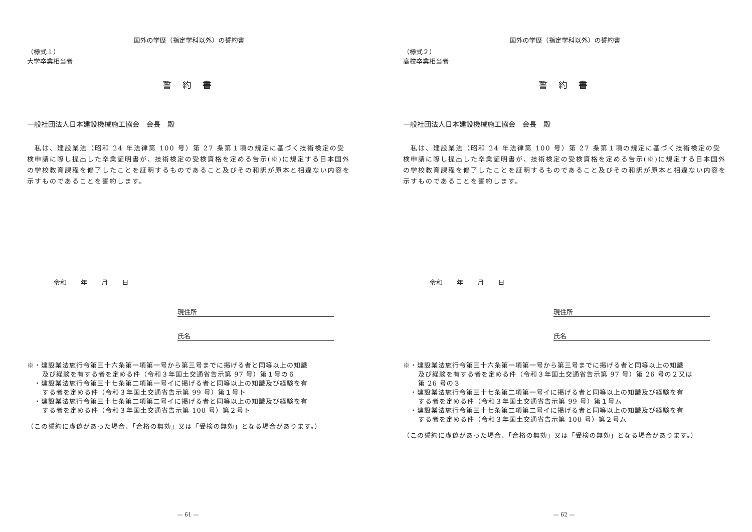国外の学歴（指定学科以外）の誓約書
（様式１）
大学卒業相当者
誓 約 書
一般社団法人日本建設機械施工協会　会長　殿
　私は、建設業法（昭和 24 年法律第 100 号）第 27 条第１項の規定に基づく技術検定の受検申請に際し提出した卒業証明書が、技術検定の受検資格を定める告示(※)に規定する日本国外の学校教育課程を修了したことを証明するものであること及びその和訳が原本と相違ない内容を示すものであることを誓約します。
令和 年 月 日
現住所
氏名
※・建設業法施行令第三十六条第一項第一号から第三号までに掲げる者と同等以上の知識
及び経験を有する者を定める件（令和３年国土交通省告示第 97 号）第１号の６
　・建設業法施行令第三十七条第二項第一号イに掲げる者と同等以上の知識及び経験を有
する者を定める件（令和３年国土交通省告示第 99 号）第１号ト
　・建設業法施行令第三十七条第二項第二号イに掲げる者と同等以上の知識及び経験を有
する者を定める件（令和３年国土交通省告示第 100 号）第２号ト
（この誓約に虚偽があった場合、「合格の無効」又は「受検の無効」となる場合があります。）
— 61 —
国外の学歴（指定学科以外）の誓約書
（様式２）
高校卒業相当者
誓 約 書
一般社団法人日本建設機械施工協会　会長　殿
　私は、建設業法（昭和 24 年法律第 100 号）第 27 条第１項の規定に基づく技術検定の受検申請に際し提出した卒業証明書が、技術検定の受検資格を定める告示(※)に規定する日本国外の学校教育課程を修了したことを証明するものであること及びその和訳が原本と相違ない内容を示すものであることを誓約します。
令和 年 月 日
現住所
氏名
※・建設業法施行令第三十六条第一項第一号から第三号までに掲げる者と同等以上の知識
及び経験を有する者を定める件（令和３年国土交通省告示第 97 号）第 26 号の２又は
第 26 号の３
　・建設業法施行令第三十七条第二項第一号イに掲げる者と同等以上の知識及び経験を有
する者を定める件（令和３年国土交通省告示第 99 号）第１号ム
　・建設業法施行令第三十七条第二項第二号イに掲げる者と同等以上の知識及び経験を有
する者を定める件（令和３年国土交通省告示第 100 号）第２号ム
（この誓約に虚偽があった場合、「合格の無効」又は「受検の無効」となる場合があります。）
— 62 —